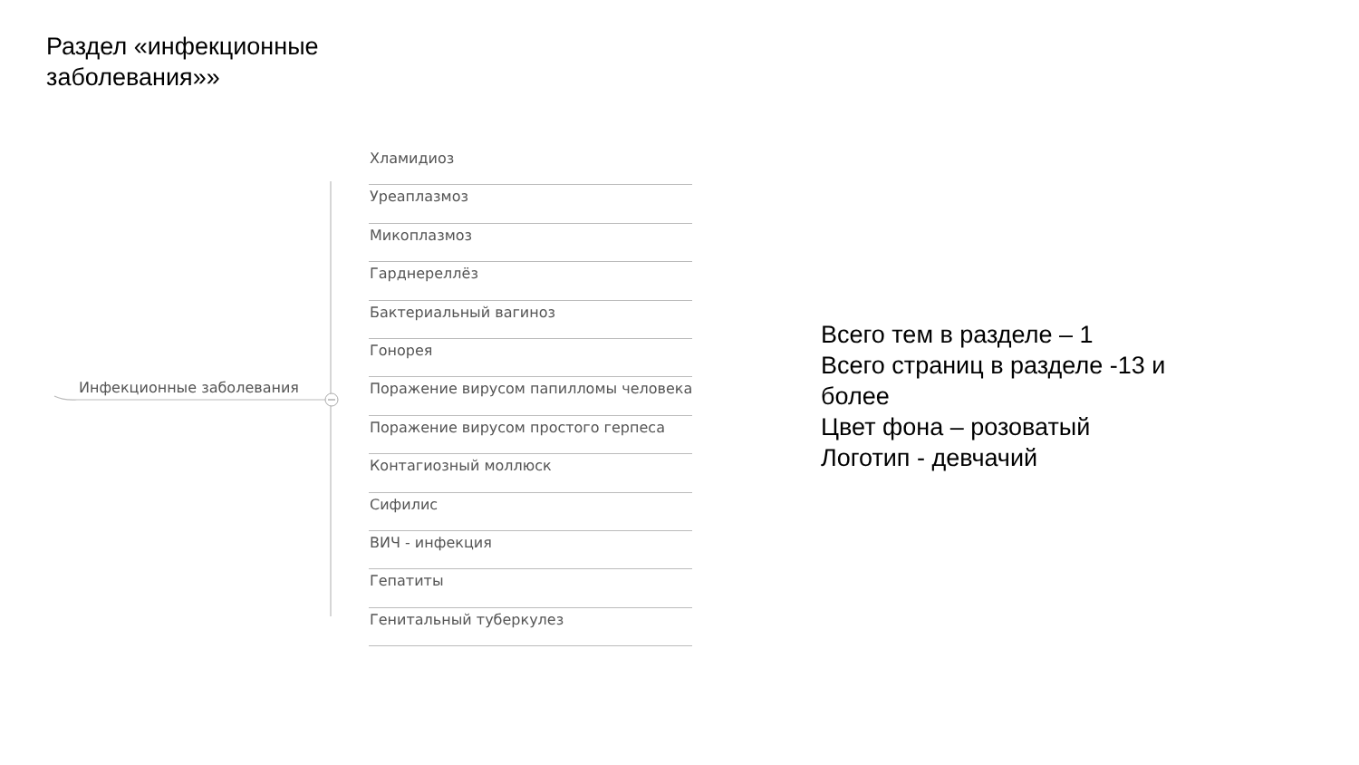Раздел «инфекционные
заболевания»»
Инфекционные заболевания
Хламидиоз
Уреаплазмоз
Микоплазмоз
Гарднереллёз
Бактериальный вагиноз
Гонорея
Поражение вирусом папилломы человека
Поражение вирусом простого герпеса
Контагиозный моллюск
Сифилис
ВИЧ - инфекция
Гепатиты
Генитальный туберкулез
Всего тем в разделе – 1
Всего страниц в разделе -13 и более
Цвет фона – розоватый
Логотип - девчачий